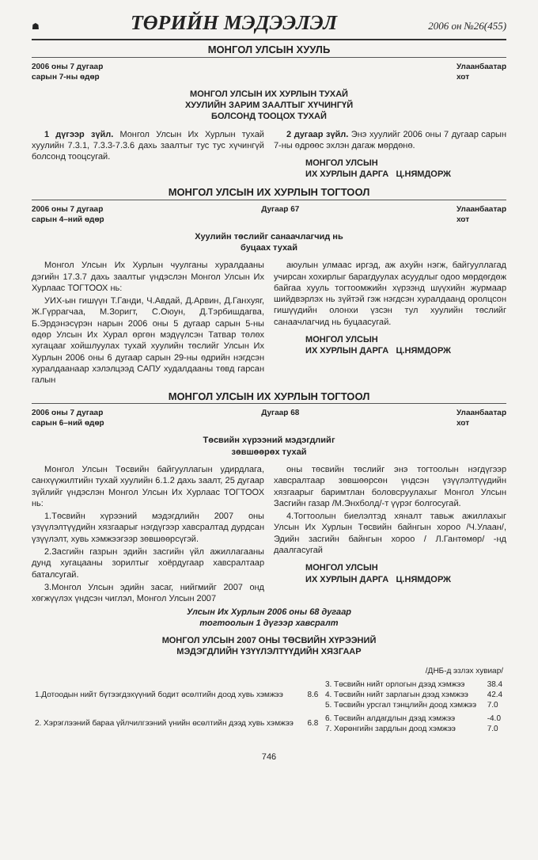☗ ТӨРИЙН МЭДЭЭЛЭЛ 2006 он №26(455)
МОНГОЛ УЛСЫН ХУУЛЬ
2006 оны 7 дугаар
сарын 7-ны өдөр Улаанбаатар
хот
МОНГОЛ УЛСЫН ИХ ХУРЛЫН ТУХАЙ
ХУУЛИЙН ЗАРИМ ЗААЛТЫГ ХҮЧИНГҮЙ
БОЛСОНД ТООЦОХ ТУХАЙ
1 дүгээр зүйл. Монгол Улсын Их Хурлын тухай хуулийн 7.3.1, 7.3.3-7.3.6 дахь заалтыг тус тус хүчингүй болсонд тооцсугай.
2 дугаар зүйл. Энэ хуулийг 2006 оны 7 дугаар сарын 7-ны өдрөөс эхлэн дагаж мөрдөнө.
МОНГОЛ УЛСЫН
ИХ ХУРЛЫН ДАРГА Ц.НЯМДОРЖ
МОНГОЛ УЛСЫН ИХ ХУРЛЫН ТОГТООЛ
2006 оны 7 дугаар
сарын 4–ний өдөр Дугаар 67 Улаанбаатар
хот
Хуулийн төслийг санаачлагчид нь
буцаах тухай
Монгол Улсын Их Хурлын чуулганы хуралдааны дэгийн 17.3.7 дахь заалтыг үндэслэн Монгол Улсын Их Хурлаас ТОГТООХ нь:
УИХ-ын гишүүн Т.Ганди, Ч.Авдай, Д.Арвин, Д.Ганхуяг, Ж.Гүррагчаа, М.Зоригт, С.Оюун, Д.Тэрбишдагва, Б.Эрдэнэсүрэн нарын 2006 оны 5 дугаар сарын 5-ны өдөр Улсын Их Хурал өргөн мэдүүлсэн Татвар төлөх хугацааг хойшлуулах тухай хуулийн төслийг Улсын Их Хурлын 2006 оны 6 дугаар сарын 29-ны өдрийн нэгдсэн хуралдаанаар хэлэлцээд САПУ худалдааны төвд гарсан галын
аюулын улмаас иргэд, аж ахуйн нэгж, байгууллагад учирсан хохирлыг барагдуулах асуудлыг одоо мөрдөгдөж байгаа хууль тогтоомжийн хүрээнд шүүхийн журмаар шийдвэрлэх нь зүйтэй гэж нэгдсэн хуралдаанд оролцсон гишүүдийн олонхи үзсэн тул хуулийн төслийг санаачлагчид нь буцаасугай.
МОНГОЛ УЛСЫН
ИХ ХУРЛЫН ДАРГА Ц.НЯМДОРЖ
МОНГОЛ УЛСЫН ИХ ХУРЛЫН ТОГТООЛ
2006 оны 7 дугаар
сарын 6–ний өдөр Дугаар 68 Улаанбаатар
хот
Төсвийн хүрээний мэдэгдлийг
зөвшөөрөх тухай
Монгол Улсын Төсвийн байгууллагын удирдлага, санхүүжилтийн тухай хуулийн 6.1.2 дахь заалт, 25 дугаар зүйлийг үндэслэн Монгол Улсын Их Хурлаас ТОГТООХ нь:
1.Төсвийн хүрээний мэдэгдлийн 2007 оны үзүүлэлтүүдийн хязгаарыг нэгдүгээр хавсралтад дурдсан үзүүлэлт, хувь хэмжээгээр зөвшөөрсүгэй.
2.Засгийн газрын эдийн засгийн үйл ажиллагааны дунд хугацааны зорилтыг хоёрдугаар хавсралтаар баталсугай.
3.Монгол Улсын эдийн засаг, нийгмийг 2007 онд хөгжүүлэх үндсэн чиглэл, Монгол Улсын 2007
оны төсвийн төслийг энэ тогтоолын нэгдүгээр хавсралтаар зөвшөөрсөн үндсэн үзүүлэлтүүдийн хязгаарыг баримтлан боловсруулахыг Монгол Улсын Засгийн газар /М.Энхболд/-т үүрэг болгосугай.
4.Тогтоолын биелэлтэд хяналт тавьж ажиллахыг Улсын Их Хурлын Төсвийн байнгын хороо /Ч.Улаан/, Эдийн засгийн байнгын хороо / Л.Гантөмөр/ -нд даалгасугай
МОНГОЛ УЛСЫН
ИХ ХУРЛЫН ДАРГА Ц.НЯМДОРЖ
Улсын Их Хурлын 2006 оны 68 дугаар
тогтоолын 1 дүгээр хавсралт
МОНГОЛ УЛСЫН 2007 ОНЫ ТӨСВИЙН ХҮРЭЭНИЙ
МЭДЭГДЛИЙН ҮЗҮҮЛЭЛТҮҮДИЙН ХЯЗГААР
| | | /ДНБ-д эзлэх хувиар/ | |
| 1.Дотоодын нийт бүтээгдэхүүний бодит өсөлтийн доод хувь хэмжээ | 8.6 | 3. Төсвийн нийт орлогын дээд хэмжээ 4. Төсвийн нийт зарлагын дээд хэмжээ 5. Төсвийн урсгал тэнцлийн доод хэмжээ | 38.4 42.4 7.0 |
| 2. Хэрэглээний бараа үйлчилгээний үнийн өсөлтийн дээд хувь хэмжээ | 6.8 | 6. Төсвийн алдагдлын дээд хэмжээ 7. Хөрөнгийн зардлын доод хэмжээ | -4.0 7.0 |
746